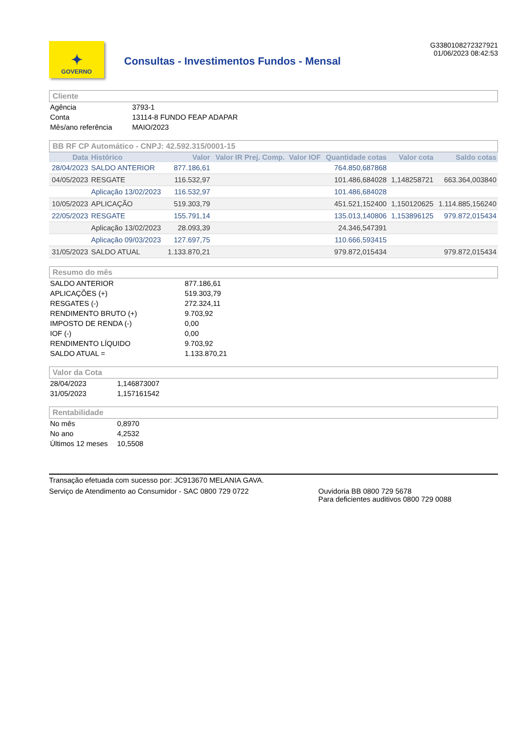✦
GOVERNO
Consultas - Investimentos Fundos - Mensal
G3380108272327921
01/06/2023 08:42:53
Cliente
| Agência | 3793-1 |
| Conta | 13114-8 FUNDO FEAP ADAPAR |
| Mês/ano referência | MAIO/2023 |
BB RF CP Automático - CNPJ: 42.592.315/0001-15
| Data | Histórico | Valor | Valor IR Prej. Comp. | Valor IOF | Quantidade cotas | Valor cota | Saldo cotas |
| --- | --- | --- | --- | --- | --- | --- | --- |
| 28/04/2023 | SALDO ANTERIOR | 877.186,61 | | | 764.850,687868 | | |
| 04/05/2023 | RESGATE | 116.532,97 | | | 101.486,684028 | 1,148258721 | 663.364,003840 |
| | Aplicação 13/02/2023 | 116.532,97 | | | 101.486,684028 | | |
| 10/05/2023 | APLICAÇÃO | 519.303,79 | | | 451.521,152400 | 1,150120625 | 1.114.885,156240 |
| 22/05/2023 | RESGATE | 155.791,14 | | | 135.013,140806 | 1,153896125 | 979.872,015434 |
| | Aplicação 13/02/2023 | 28.093,39 | | | 24.346,547391 | | |
| | Aplicação 09/03/2023 | 127.697,75 | | | 110.666,593415 | | |
| 31/05/2023 | SALDO ATUAL | 1.133.870,21 | | | 979.872,015434 | | 979.872,015434 |
Resumo do mês
| SALDO ANTERIOR | 877.186,61 |
| APLICAÇÕES (+) | 519.303,79 |
| RESGATES (-) | 272.324,11 |
| RENDIMENTO BRUTO (+) | 9.703,92 |
| IMPOSTO DE RENDA (-) | 0,00 |
| IOF (-) | 0,00 |
| RENDIMENTO LÍQUIDO | 9.703,92 |
| SALDO ATUAL = | 1.133.870,21 |
Valor da Cota
| 28/04/2023 | 1,146873007 |
| 31/05/2023 | 1,157161542 |
Rentabilidade
| No mês | 0,8970 |
| No ano | 4,2532 |
| Últimos 12 meses | 10,5508 |
Transação efetuada com sucesso por: JC913670 MELANIA GAVA.
Serviço de Atendimento ao Consumidor - SAC 0800 729 0722 Ouvidoria BB 0800 729 5678
Para deficientes auditivos 0800 729 0088